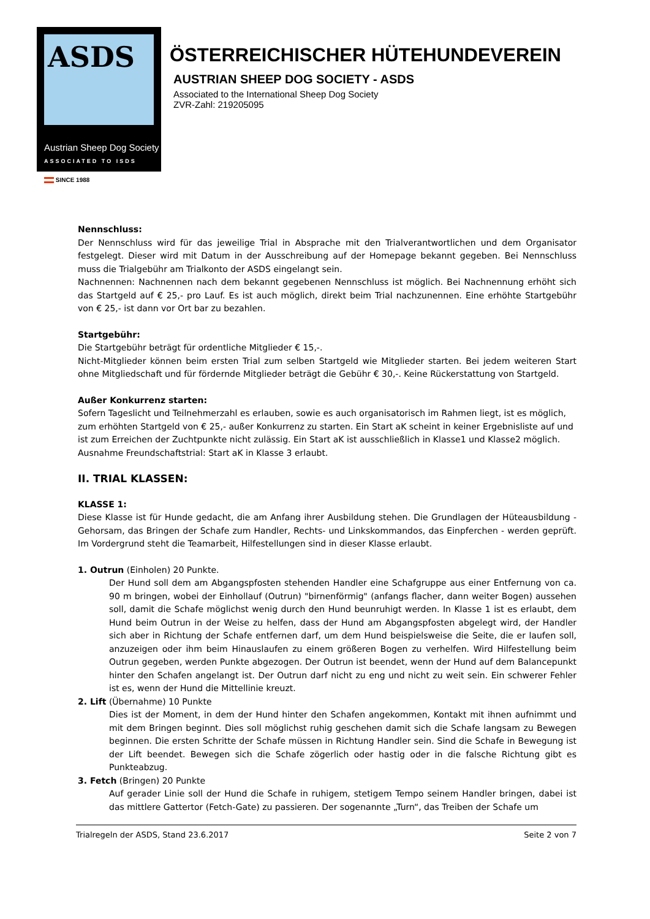ASDS
Austrian Sheep Dog Society
ASSOCIATED TO ISDS
SINCE 1988
ÖSTERREICHISCHER HÜTEHUNDEVEREIN
AUSTRIAN SHEEP DOG SOCIETY - ASDS
Associated to the International Sheep Dog Society
ZVR-Zahl: 219205095
Nennschluss:
Der Nennschluss wird für das jeweilige Trial in Absprache mit den Trialverantwortlichen und dem Organisator festgelegt. Dieser wird mit Datum in der Ausschreibung auf der Homepage bekannt gegeben. Bei Nennschluss muss die Trialgebühr am Trialkonto der ASDS eingelangt sein.
Nachnennen: Nachnennen nach dem bekannt gegebenen Nennschluss ist möglich. Bei Nachnennung erhöht sich das Startgeld auf € 25,- pro Lauf. Es ist auch möglich, direkt beim Trial nachzunennen. Eine erhöhte Startgebühr von € 25,- ist dann vor Ort bar zu bezahlen.
Startgebühr:
Die Startgebühr beträgt für ordentliche Mitglieder € 15,-.
Nicht-Mitglieder können beim ersten Trial zum selben Startgeld wie Mitglieder starten. Bei jedem weiteren Start ohne Mitgliedschaft und für fördernde Mitglieder beträgt die Gebühr € 30,-. Keine Rückerstattung von Startgeld.
Außer Konkurrenz starten:
Sofern Tageslicht und Teilnehmerzahl es erlauben, sowie es auch organisatorisch im Rahmen liegt, ist es möglich, zum erhöhten Startgeld von € 25,- außer Konkurrenz zu starten. Ein Start aK scheint in keiner Ergebnisliste auf und ist zum Erreichen der Zuchtpunkte nicht zulässig. Ein Start aK ist ausschließlich in Klasse1 und Klasse2 möglich.
Ausnahme Freundschaftstrial: Start aK in Klasse 3 erlaubt.
II. TRIAL KLASSEN:
KLASSE 1:
Diese Klasse ist für Hunde gedacht, die am Anfang ihrer Ausbildung stehen. Die Grundlagen der Hüteausbildung - Gehorsam, das Bringen der Schafe zum Handler, Rechts- und Linkskommandos, das Einpferchen - werden geprüft. Im Vordergrund steht die Teamarbeit, Hilfestellungen sind in dieser Klasse erlaubt.
1. Outrun (Einholen) 20 Punkte.
Der Hund soll dem am Abgangspfosten stehenden Handler eine Schafgruppe aus einer Entfernung von ca. 90 m bringen, wobei der Einhollauf (Outrun) "birnenförmig" (anfangs flacher, dann weiter Bogen) aussehen soll, damit die Schafe möglichst wenig durch den Hund beunruhigt werden. In Klasse 1 ist es erlaubt, dem Hund beim Outrun in der Weise zu helfen, dass der Hund am Abgangspfosten abgelegt wird, der Handler sich aber in Richtung der Schafe entfernen darf, um dem Hund beispielsweise die Seite, die er laufen soll, anzuzeigen oder ihm beim Hinauslaufen zu einem größeren Bogen zu verhelfen. Wird Hilfestellung beim Outrun gegeben, werden Punkte abgezogen. Der Outrun ist beendet, wenn der Hund auf dem Balancepunkt hinter den Schafen angelangt ist. Der Outrun darf nicht zu eng und nicht zu weit sein. Ein schwerer Fehler ist es, wenn der Hund die Mittellinie kreuzt.
2. Lift (Übernahme) 10 Punkte
Dies ist der Moment, in dem der Hund hinter den Schafen angekommen, Kontakt mit ihnen aufnimmt und mit dem Bringen beginnt. Dies soll möglichst ruhig geschehen damit sich die Schafe langsam zu Bewegen beginnen. Die ersten Schritte der Schafe müssen in Richtung Handler sein. Sind die Schafe in Bewegung ist der Lift beendet. Bewegen sich die Schafe zögerlich oder hastig oder in die falsche Richtung gibt es Punkteabzug.
3. Fetch (Bringen) 20 Punkte
Auf gerader Linie soll der Hund die Schafe in ruhigem, stetigem Tempo seinem Handler bringen, dabei ist das mittlere Gattertor (Fetch-Gate) zu passieren. Der sogenannte „Turn“, das Treiben der Schafe um
Trialregeln der ASDS, Stand 23.6.2017 Seite 2 von 7